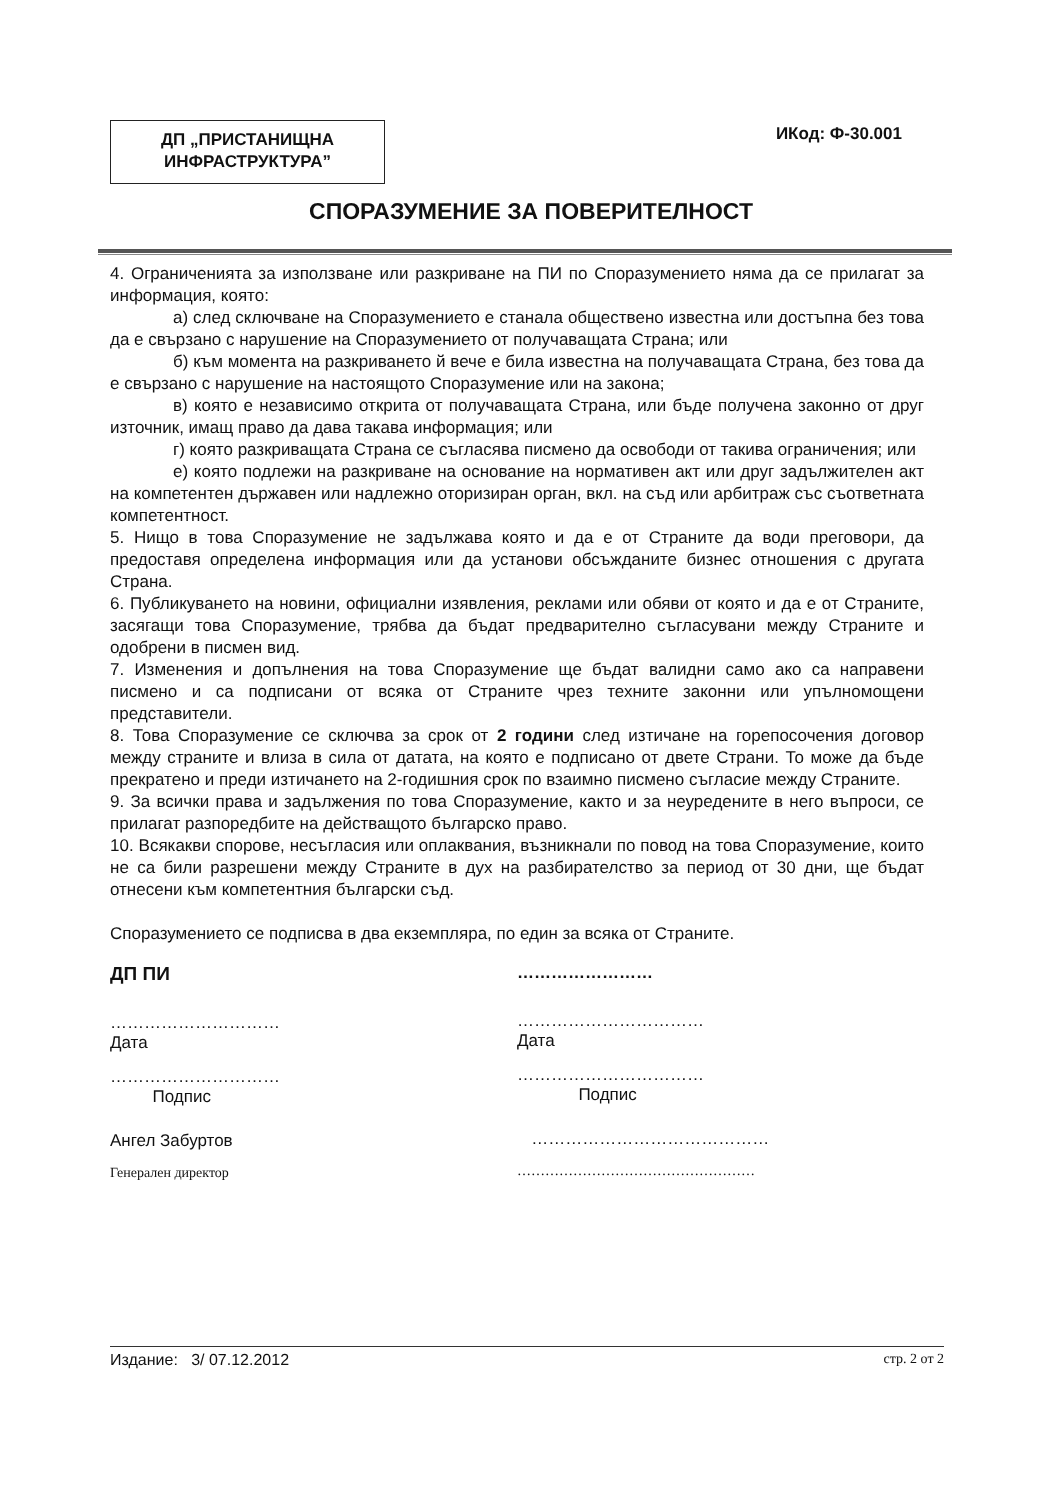ДП „ПРИСТАНИЩНА
ИНФРАСТРУКТУРА”
ИКод: Ф-30.001
СПОРАЗУМЕНИЕ ЗА ПОВЕРИТЕЛНОСТ
4. Ограниченията за използване или разкриване на ПИ по Споразумението няма да се прилагат за информация, която:
а) след сключване на Споразумението е станала обществено известна или достъпна без това да е свързано с нарушение на Споразумението от получаващата Страна; или
б) към момента на разкриването й вече е била известна на получаващата Страна, без това да е свързано с нарушение на настоящото Споразумение или на закона;
в) която е независимо открита от получаващата Страна, или бъде получена законно от друг източник, имащ право да дава такава информация; или
г) която разкриващата Страна се съгласява писмено да освободи от такива ограничения; или
е) която подлежи на разкриване на основание на нормативен акт или друг задължителен акт на компетентен държавен или надлежно оторизиран орган, вкл. на съд или арбитраж със съответната компетентност.
5. Нищо в това Споразумение не задължава която и да е от Страните да води преговори, да предоставя определена информация или да установи обсъжданите бизнес отношения с другата Страна.
6. Публикуването на новини, официални изявления, реклами или обяви от която и да е от Страните, засягащи това Споразумение, трябва да бъдат предварително съгласувани между Страните и одобрени в писмен вид.
7. Изменения и допълнения на това Споразумение ще бъдат валидни само ако са направени писмено и са подписани от всяка от Страните чрез техните законни или упълномощени представители.
8. Това Споразумение се сключва за срок от 2 години след изтичане на горепосочения договор между страните и влиза в сила от датата, на която е подписано от двете Страни. То може да бъде прекратено и преди изтичането на 2-годишния срок по взаимно писмено съгласие между Страните.
9. За всички права и задължения по това Споразумение, както и за неуредените в него въпроси, се прилагат разпоредбите на действащото българско право.
10. Всякакви спорове, несъгласия или оплаквания, възникнали по повод на това Споразумение, които не са били разрешени между Страните в дух на разбирателство за период от 30 дни, ще бъдат отнесени към компетентния български съд.
Споразумението се подписва в два екземпляра, по един за всяка от Страните.
ДП ПИ
…………………………
Дата
…………………………
Подпис
Ангел Забуртов
Генерален директор
……………………
……………………………
Дата
……………………………
Подпис
……………………………………
……………………………………………
Издание: 3/ 07.12.2012 стр. 2 от 2